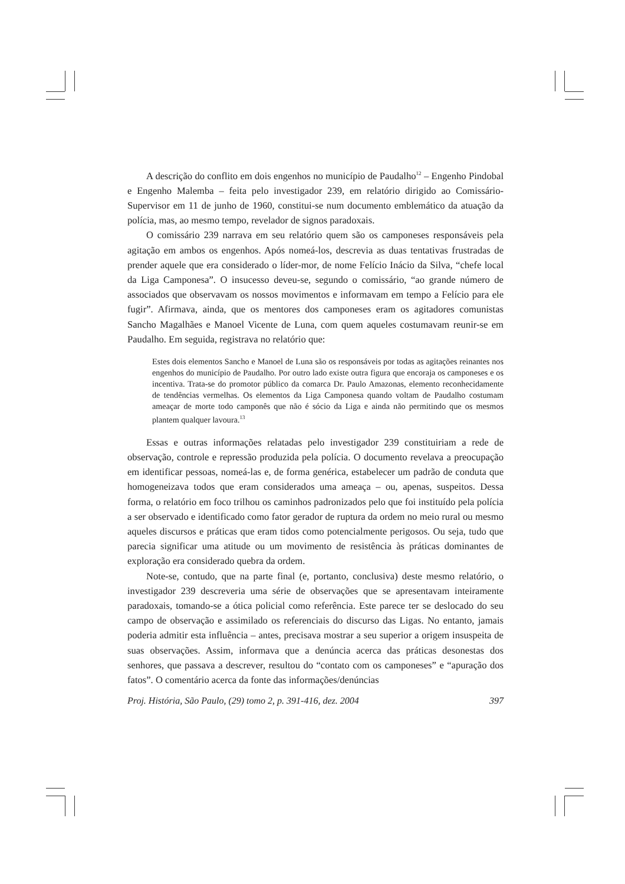A descrição do conflito em dois engenhos no município de Paudalho<sup>12</sup> – Engenho Pindobal e Engenho Malemba – feita pelo investigador 239, em relatório dirigido ao Comissário-Supervisor em 11 de junho de 1960, constitui-se num documento emblemático da atuação da polícia, mas, ao mesmo tempo, revelador de signos paradoxais.
O comissário 239 narrava em seu relatório quem são os camponeses responsáveis pela agitação em ambos os engenhos. Após nomeá-los, descrevia as duas tentativas frustradas de prender aquele que era considerado o líder-mor, de nome Felício Inácio da Silva, “chefe local da Liga Camponesa”. O insucesso deveu-se, segundo o comissário, “ao grande número de associados que observavam os nossos movimentos e informavam em tempo a Felício para ele fugir”. Afirmava, ainda, que os mentores dos camponeses eram os agitadores comunistas Sancho Magalhães e Manoel Vicente de Luna, com quem aqueles costumavam reunir-se em Paudalho. Em seguida, registrava no relatório que:
Estes dois elementos Sancho e Manoel de Luna são os responsáveis por todas as agitações reinantes nos engenhos do município de Paudalho. Por outro lado existe outra figura que encoraja os camponeses e os incentiva. Trata-se do promotor público da comarca Dr. Paulo Amazonas, elemento reconhecidamente de tendências vermelhas. Os elementos da Liga Camponesa quando voltam de Paudalho costumam ameaçar de morte todo camponês que não é sócio da Liga e ainda não permitindo que os mesmos plantem qualquer lavoura.<sup>13</sup>
Essas e outras informações relatadas pelo investigador 239 constituiriam a rede de observação, controle e repressão produzida pela polícia. O documento revelava a preocupação em identificar pessoas, nomeá-las e, de forma genérica, estabelecer um padrão de conduta que homogeneizava todos que eram considerados uma ameaça – ou, apenas, suspeitos. Dessa forma, o relatório em foco trilhou os caminhos padronizados pelo que foi instituído pela polícia a ser observado e identificado como fator gerador de ruptura da ordem no meio rural ou mesmo aqueles discursos e práticas que eram tidos como potencialmente perigosos. Ou seja, tudo que parecia significar uma atitude ou um movimento de resistência às práticas dominantes de exploração era considerado quebra da ordem.
Note-se, contudo, que na parte final (e, portanto, conclusiva) deste mesmo relatório, o investigador 239 descreveria uma série de observações que se apresentavam inteiramente paradoxais, tomando-se a ótica policial como referência. Este parece ter se deslocado do seu campo de observação e assimilado os referenciais do discurso das Ligas. No entanto, jamais poderia admitir esta influência – antes, precisava mostrar a seu superior a origem insuspeita de suas observações. Assim, informava que a denúncia acerca das práticas desonestas dos senhores, que passava a descrever, resultou do “contato com os camponeses” e “apuração dos fatos”. O comentário acerca da fonte das informações/denúncias
Proj. História, São Paulo, (29) tomo 2, p. 391-416, dez. 2004 397